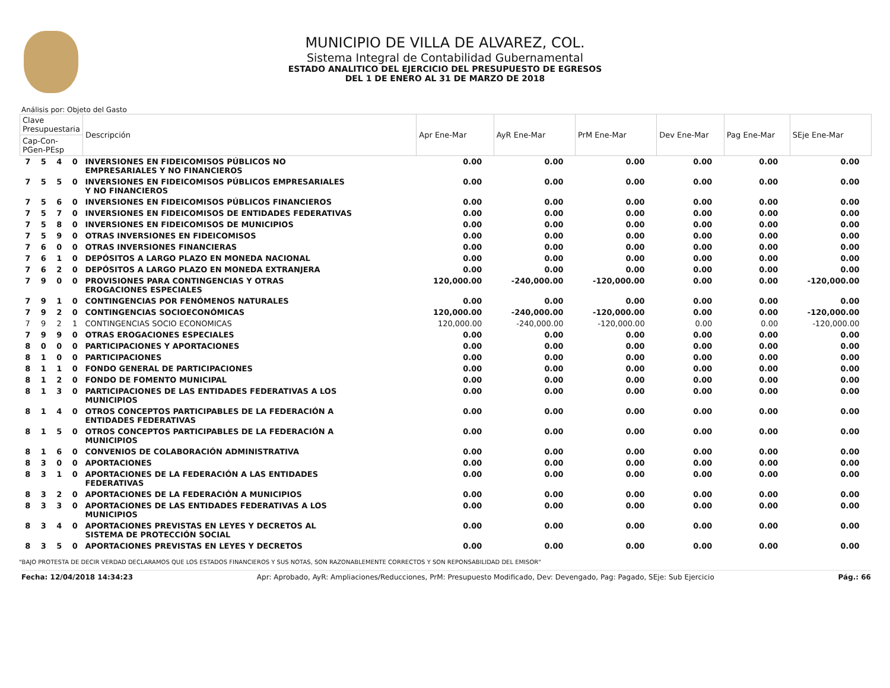MUNICIPIO DE VILLA DE ALVAREZ, COL.
Sistema Integral de Contabilidad Gubernamental
ESTADO ANALITICO DEL EJERCICIO DEL PRESUPUESTO DE EGRESOS
DEL 1 DE ENERO AL 31 DE MARZO DE 2018
Análisis por: Objeto del Gasto
| Clave Presupuestaria | | | | Descripción | Apr Ene-Mar | AyR Ene-Mar | PrM Ene-Mar | Dev Ene-Mar | Pag Ene-Mar | SEje Ene-Mar |
| --- | --- | --- | --- | --- | --- | --- | --- | --- | --- | --- |
| Cap-Con-PGen-PEsp | | | | | | | | | | |
| 7 | 5 | 4 | 0 | INVERSIONES EN FIDEICOMISOS PÚBLICOS NO EMPRESARIALES Y NO FINANCIEROS | 0.00 | 0.00 | 0.00 | 0.00 | 0.00 | 0.00 |
| 7 | 5 | 5 | 0 | INVERSIONES EN FIDEICOMISOS PÚBLICOS EMPRESARIALES Y NO FINANCIEROS | 0.00 | 0.00 | 0.00 | 0.00 | 0.00 | 0.00 |
| 7 | 5 | 6 | 0 | INVERSIONES EN FIDEICOMISOS PÚBLICOS FINANCIEROS | 0.00 | 0.00 | 0.00 | 0.00 | 0.00 | 0.00 |
| 7 | 5 | 7 | 0 | INVERSIONES EN FIDEICOMISOS DE ENTIDADES FEDERATIVAS | 0.00 | 0.00 | 0.00 | 0.00 | 0.00 | 0.00 |
| 7 | 5 | 8 | 0 | INVERSIONES EN FIDEICOMISOS DE MUNICIPIOS | 0.00 | 0.00 | 0.00 | 0.00 | 0.00 | 0.00 |
| 7 | 5 | 9 | 0 | OTRAS INVERSIONES EN FIDEICOMISOS | 0.00 | 0.00 | 0.00 | 0.00 | 0.00 | 0.00 |
| 7 | 6 | 0 | 0 | OTRAS INVERSIONES FINANCIERAS | 0.00 | 0.00 | 0.00 | 0.00 | 0.00 | 0.00 |
| 7 | 6 | 1 | 0 | DEPÓSITOS A LARGO PLAZO EN MONEDA NACIONAL | 0.00 | 0.00 | 0.00 | 0.00 | 0.00 | 0.00 |
| 7 | 6 | 2 | 0 | DEPÓSITOS A LARGO PLAZO EN MONEDA EXTRANJERA | 0.00 | 0.00 | 0.00 | 0.00 | 0.00 | 0.00 |
| 7 | 9 | 0 | 0 | PROVISIONES PARA CONTINGENCIAS Y OTRAS EROGACIONES ESPECIALES | 120,000.00 | -240,000.00 | -120,000.00 | 0.00 | 0.00 | -120,000.00 |
| 7 | 9 | 1 | 0 | CONTINGENCIAS POR FENÓMENOS NATURALES | 0.00 | 0.00 | 0.00 | 0.00 | 0.00 | 0.00 |
| 7 | 9 | 2 | 0 | CONTINGENCIAS SOCIOECONÓMICAS | 120,000.00 | -240,000.00 | -120,000.00 | 0.00 | 0.00 | -120,000.00 |
| 7 | 9 | 2 | 1 | CONTINGENCIAS SOCIO ECONOMICAS | 120,000.00 | -240,000.00 | -120,000.00 | 0.00 | 0.00 | -120,000.00 |
| 7 | 9 | 9 | 0 | OTRAS EROGACIONES ESPECIALES | 0.00 | 0.00 | 0.00 | 0.00 | 0.00 | 0.00 |
| 8 | 0 | 0 | 0 | PARTICIPACIONES Y APORTACIONES | 0.00 | 0.00 | 0.00 | 0.00 | 0.00 | 0.00 |
| 8 | 1 | 0 | 0 | PARTICIPACIONES | 0.00 | 0.00 | 0.00 | 0.00 | 0.00 | 0.00 |
| 8 | 1 | 1 | 0 | FONDO GENERAL DE PARTICIPACIONES | 0.00 | 0.00 | 0.00 | 0.00 | 0.00 | 0.00 |
| 8 | 1 | 2 | 0 | FONDO DE FOMENTO MUNICIPAL | 0.00 | 0.00 | 0.00 | 0.00 | 0.00 | 0.00 |
| 8 | 1 | 3 | 0 | PARTICIPACIONES DE LAS ENTIDADES FEDERATIVAS A LOS MUNICIPIOS | 0.00 | 0.00 | 0.00 | 0.00 | 0.00 | 0.00 |
| 8 | 1 | 4 | 0 | OTROS CONCEPTOS PARTICIPABLES DE LA FEDERACIÓN A ENTIDADES FEDERATIVAS | 0.00 | 0.00 | 0.00 | 0.00 | 0.00 | 0.00 |
| 8 | 1 | 5 | 0 | OTROS CONCEPTOS PARTICIPABLES DE LA FEDERACIÓN A MUNICIPIOS | 0.00 | 0.00 | 0.00 | 0.00 | 0.00 | 0.00 |
| 8 | 1 | 6 | 0 | CONVENIOS DE COLABORACIÓN ADMINISTRATIVA | 0.00 | 0.00 | 0.00 | 0.00 | 0.00 | 0.00 |
| 8 | 3 | 0 | 0 | APORTACIONES | 0.00 | 0.00 | 0.00 | 0.00 | 0.00 | 0.00 |
| 8 | 3 | 1 | 0 | APORTACIONES DE LA FEDERACIÓN A LAS ENTIDADES FEDERATIVAS | 0.00 | 0.00 | 0.00 | 0.00 | 0.00 | 0.00 |
| 8 | 3 | 2 | 0 | APORTACIONES DE LA FEDERACIÓN A MUNICIPIOS | 0.00 | 0.00 | 0.00 | 0.00 | 0.00 | 0.00 |
| 8 | 3 | 3 | 0 | APORTACIONES DE LAS ENTIDADES FEDERATIVAS A LOS MUNICIPIOS | 0.00 | 0.00 | 0.00 | 0.00 | 0.00 | 0.00 |
| 8 | 3 | 4 | 0 | APORTACIONES PREVISTAS EN LEYES Y DECRETOS AL SISTEMA DE PROTECCIÓN SOCIAL | 0.00 | 0.00 | 0.00 | 0.00 | 0.00 | 0.00 |
| 8 | 3 | 5 | 0 | APORTACIONES PREVISTAS EN LEYES Y DECRETOS | 0.00 | 0.00 | 0.00 | 0.00 | 0.00 | 0.00 |
"BAJO PROTESTA DE DECIR VERDAD DECLARAMOS QUE LOS ESTADOS FINANCIEROS Y SUS NOTAS, SON RAZONABLEMENTE CORRECTOS Y SON REPONSABILIDAD DEL EMISOR"
Fecha: 12/04/2018 14:34:23 Apr: Aprobado, AyR: Ampliaciones/Reducciones, PrM: Presupuesto Modificado, Dev: Devengado, Pag: Pagado, SEje: Sub Ejercicio Pág.: 66